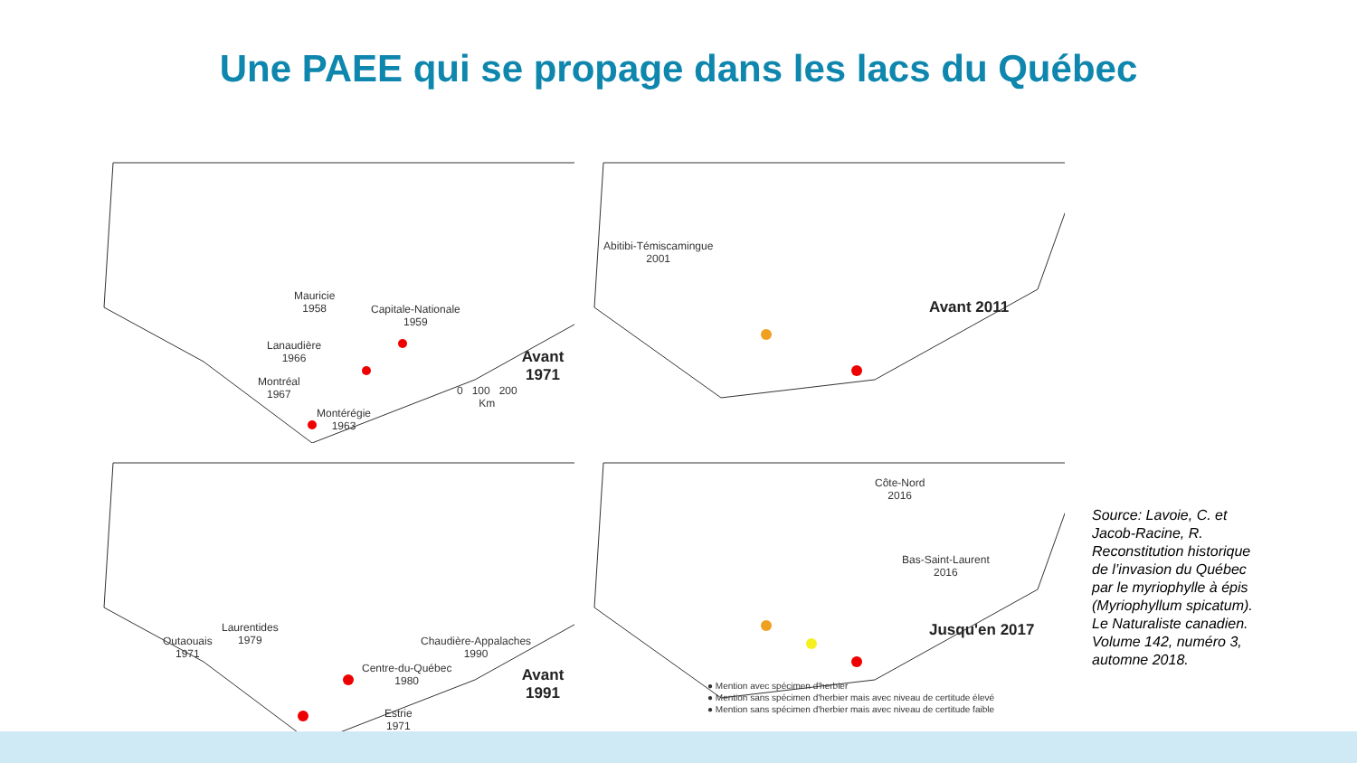Une PAEE qui se propage dans les lacs du Québec
Mauricie
1958
Capitale-Nationale
1959
Lanaudière
1966
Montréal
1967
Montérégie
1963
Avant 1971
0 100 200
Km
Abitibi-Témiscamingue
2001
Avant 2011
Outaouais
1971
Laurentides
1979
Chaudière-Appalaches
1990
Centre-du-Québec
1980
Estrie
1971
Avant 1991
Côte-Nord
2016
Bas-Saint-Laurent
2016
Jusqu'en 2017
● Mention avec spécimen d'herbier
● Mention sans spécimen d'herbier mais avec niveau de certitude élevé
● Mention sans spécimen d'herbier mais avec niveau de certitude faible
Source: Lavoie, C. et Jacob-Racine, R. Reconstitution historique de l’invasion du Québec par le myriophylle à épis (Myriophyllum spicatum). Le Naturaliste canadien. Volume 142, numéro 3, automne 2018.